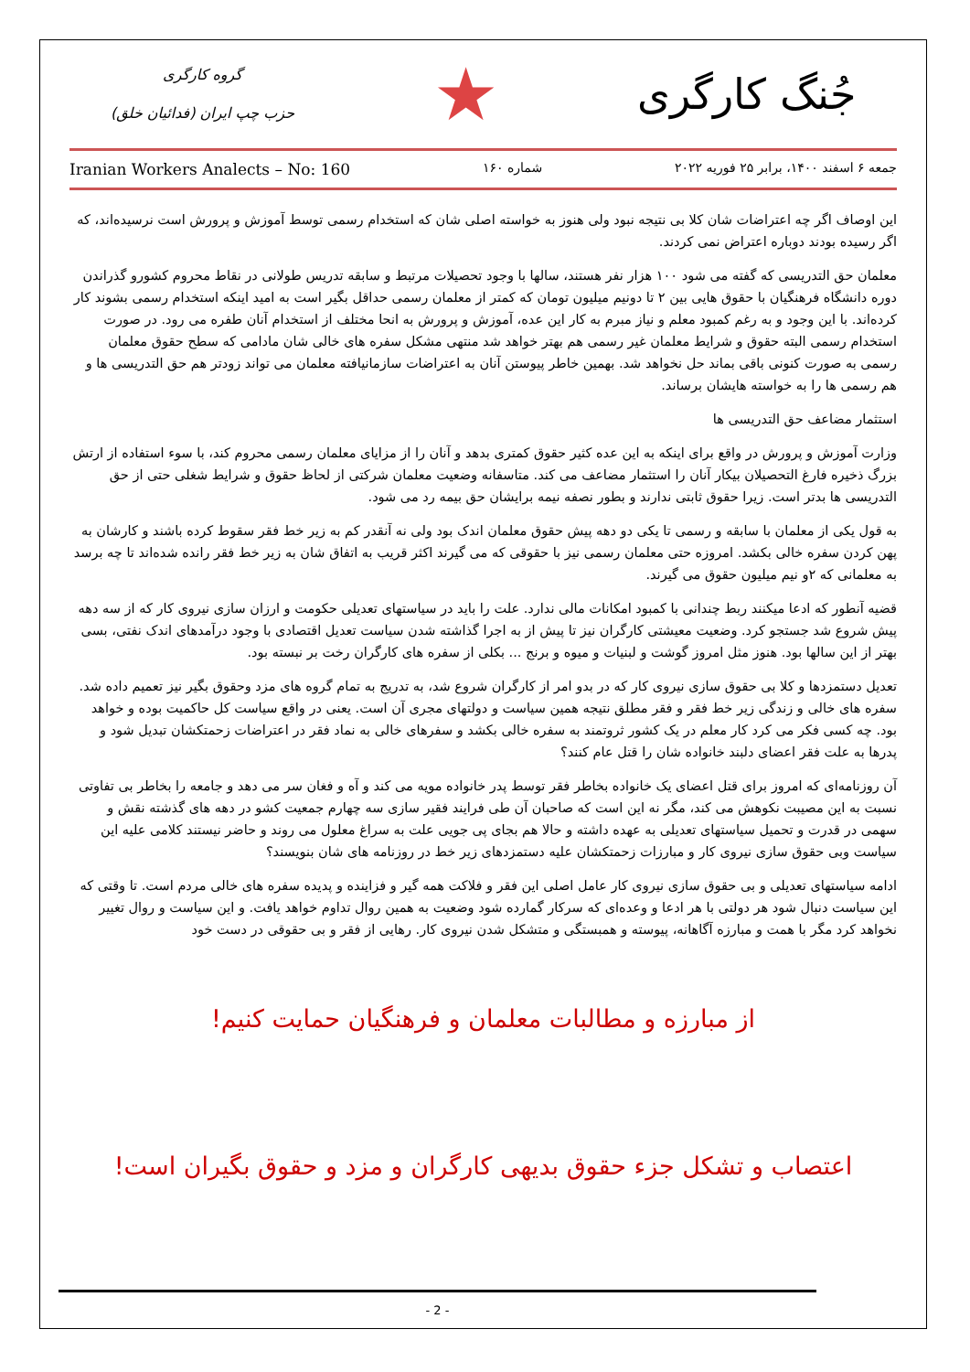جُنگ کارگری
★
گروه کارگری
حزب چپ ایران (فدائیان خلق)
جمعه ۶ اسفند ۱۴۰۰، برابر ۲۵ فوریه ۲۰۲۲ شماره ۱۶۰ Iranian Workers Analects – No: 160
این اوصاف اگر چه اعتراضات شان کلا بی نتیجه نبود ولی هنوز به خواسته اصلی شان که استخدام رسمی توسط آموزش و پرورش است نرسیده‌اند، که اگر رسیده بودند دوباره اعتراض نمی کردند.
معلمان حق التدریسی که گفته می شود ۱۰۰ هزار نفر هستند، سالها با وجود تحصیلات مرتبط و سابقه تدریس طولانی در نقاط محروم کشورو گذراندن دوره دانشگاه فرهنگیان با حقوق هایی بین ۲ تا دونیم میلیون تومان که کمتر از معلمان رسمی حداقل بگیر است به امید اینکه استخدام رسمی بشوند کار کرده‌اند. با این وجود و به رغم کمبود معلم و نیاز مبرم به کار این عده، آموزش و پرورش به انحا مختلف از استخدام آنان طفره می رود. در صورت استخدام رسمی البته حقوق و شرایط معلمان غیر رسمی هم بهتر خواهد شد منتهی مشکل سفره های خالی شان مادامی که سطح حقوق معلمان رسمی به صورت کنونی باقی بماند حل نخواهد شد. بهمین خاطر پیوستن آنان به اعتراضات سازمانیافته معلمان می تواند زودتر هم حق التدریسی ها و هم رسمی ها را به خواسته هایشان برساند.
استثمار مضاعف حق التدریسی ها
وزارت آموزش و پرورش در واقع برای اینکه به این عده کثیر حقوق کمتری بدهد و آنان را از مزایای معلمان رسمی محروم کند، با سوء استفاده از ارتش بزرگ ذخیره فارغ التحصیلان بیکار آنان را استثمار مضاعف می کند. متاسفانه وضعیت معلمان شرکتی از لحاظ حقوق و شرایط شغلی حتی از حق التدریسی ها بدتر است. زیرا حقوق ثابتی ندارند و بطور نصفه نیمه برایشان حق بیمه رد می شود.
به قول یکی از معلمان با سابقه و رسمی تا یکی دو دهه پیش حقوق معلمان اندک بود ولی نه آنقدر کم به زیر خط فقر سقوط کرده باشند و کارشان به پهن کردن سفره خالی بکشد. امروزه حتی معلمان رسمی نیز با حقوقی که می گیرند اکثر قریب به اتفاق شان به زیر خط فقر رانده شده‌اند تا چه برسد به معلمانی که ۲و نیم میلیون حقوق می گیرند.
قضیه آنطور که ادعا میکنند ربط چندانی با کمبود امکانات مالی ندارد. علت را باید در سیاستهای تعدیلی حکومت و ارزان سازی نیروی کار که از سه دهه پیش شروع شد جستجو کرد. وضعیت معیشتی کارگران نیز تا پیش از به اجرا گذاشته شدن سیاست تعدیل اقتصادی با وجود درآمدهای اندک نفتی، بسی بهتر از این سالها بود. هنوز مثل امروز گوشت و لبنیات و میوه و برنج ... بکلی از سفره های کارگران رخت بر نبسته بود.
تعدیل دستمزدها و کلا بی حقوق سازی نیروی کار که در بدو امر از کارگران شروع شد، به تدریج به تمام گروه های مزد وحقوق بگیر نیز تعمیم داده شد. سفره های خالی و زندگی زیر خط فقر و فقر مطلق نتیجه همین سیاست و دولتهای مجری آن است. یعنی در واقع سیاست کل حاکمیت بوده و خواهد بود. چه کسی فکر می کرد کار معلم در یک کشور ثروتمند به سفره خالی بکشد و سفرهای خالی به نماد فقر در اعتراضات زحمتکشان تبدیل شود و پدرها به علت فقر اعضای دلبند خانواده شان را قتل عام کنند؟
آن روزنامه‌ای که امروز برای قتل اعضای یک خانواده بخاطر فقر توسط پدر خانواده مویه می کند و آه و فغان سر می دهد و جامعه را بخاطر بی تفاوتی نسبت به این مصیبت نکوهش می کند، مگر نه این است که صاحبان آن طی فرایند فقیر سازی سه چهارم جمعیت کشو در دهه های گذشته نقش و سهمی در قدرت و تحمیل سیاستهای تعدیلی به عهده داشته و حالا هم بجای پی جویی علت به سراغ معلول می روند و حاضر نیستند کلامی علیه این سیاست وبی حقوق سازی نیروی کار و مبارزات زحمتکشان علیه دستمزدهای زیر خط در روزنامه های شان بنویسند؟
ادامه سیاستهای تعدیلی و بی حقوق سازی نیروی کار عامل اصلی این فقر و فلاکت همه گیر و فزاینده و پدیده سفره های خالی مردم است. تا وقتی که این سیاست دنبال شود هر دولتی با هر ادعا و وعده‌ای که سرکار گمارده شود وضعیت به همین روال تداوم خواهد یافت. و این سیاست و روال تغییر نخواهد کرد مگر با همت و مبارزه آگاهانه، پیوسته و همبستگی و متشکل شدن نیروی کار. رهایی از فقر و بی حقوقی در دست خود
از مبارزه و مطالبات معلمان و فرهنگیان حمایت کنیم!
اعتصاب و تشکل جزء حقوق بدیهی کارگران و مزد و حقوق بگیران است!
- 2 -